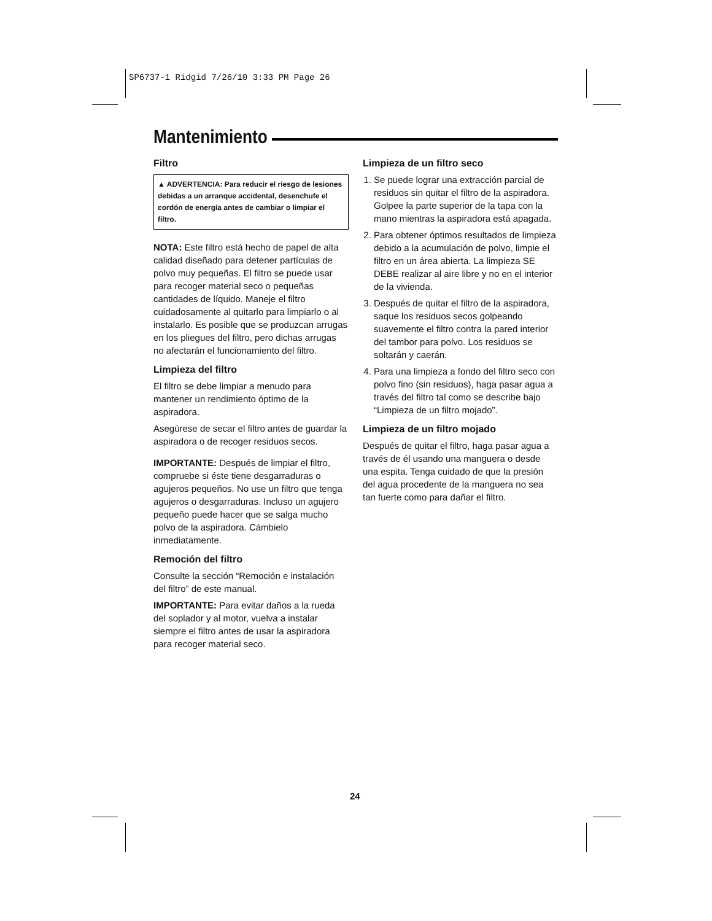SP6737-1 Ridgid 7/26/10 3:33 PM Page 26
Mantenimiento
Filtro
▲ ADVERTENCIA: Para reducir el riesgo de lesiones debidas a un arranque accidental, desenchufe el cordón de energía antes de cambiar o limpiar el filtro.
NOTA: Este filtro está hecho de papel de alta calidad diseñado para detener partículas de polvo muy pequeñas. El filtro se puede usar para recoger material seco o pequeñas cantidades de líquido. Maneje el filtro cuidadosamente al quitarlo para limpiarlo o al instalarlo. Es posible que se produzcan arrugas en los pliegues del filtro, pero dichas arrugas no afectarán el funcionamiento del filtro.
Limpieza del filtro
El filtro se debe limpiar a menudo para mantener un rendimiento óptimo de la aspiradora.
Asegúrese de secar el filtro antes de guardar la aspiradora o de recoger residuos secos.
IMPORTANTE: Después de limpiar el filtro, compruebe si éste tiene desgarraduras o agujeros pequeños. No use un filtro que tenga agujeros o desgarraduras. Incluso un agujero pequeño puede hacer que se salga mucho polvo de la aspiradora. Cámbielo inmediatamente.
Remoción del filtro
Consulte la sección “Remoción e instalación del filtro” de este manual.
IMPORTANTE: Para evitar daños a la rueda del soplador y al motor, vuelva a instalar siempre el filtro antes de usar la aspiradora para recoger material seco.
Limpieza de un filtro seco
1. Se puede lograr una extracción parcial de residuos sin quitar el filtro de la aspiradora. Golpee la parte superior de la tapa con la mano mientras la aspiradora está apagada.
2. Para obtener óptimos resultados de limpieza debido a la acumulación de polvo, limpie el filtro en un área abierta. La limpieza SE DEBE realizar al aire libre y no en el interior de la vivienda.
3. Después de quitar el filtro de la aspiradora, saque los residuos secos golpeando suavemente el filtro contra la pared interior del tambor para polvo. Los residuos se soltarán y caerán.
4. Para una limpieza a fondo del filtro seco con polvo fino (sin residuos), haga pasar agua a través del filtro tal como se describe bajo “Limpieza de un filtro mojado”.
Limpieza de un filtro mojado
Después de quitar el filtro, haga pasar agua a través de él usando una manguera o desde una espita. Tenga cuidado de que la presión del agua procedente de la manguera no sea tan fuerte como para dañar el filtro.
24